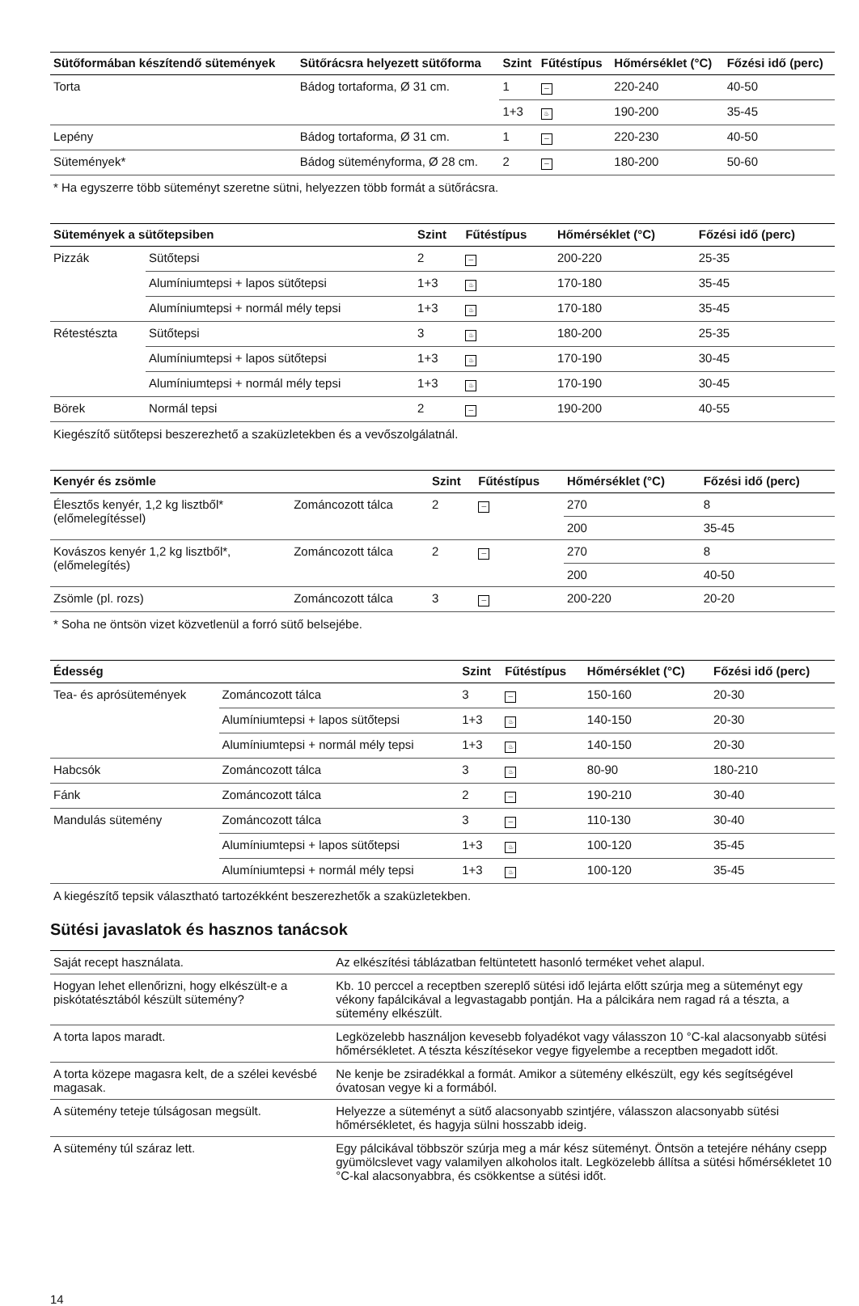| Sütőformában készítendő sütemények | Sütőrácsra helyezett sütőforma | Szint | Fűtéstípus | Hőmérséklet (°C) | Főzési idő (perc) |
| --- | --- | --- | --- | --- | --- |
| Torta | Bádog tortaforma, Ø 31 cm. | 1 | ─ | 220-240 | 40-50 |
| | | 1+3 | ♨ | 190-200 | 35-45 |
| Lepény | Bádog tortaforma, Ø 31 cm. | 1 | ─ | 220-230 | 40-50 |
| Sütemények* | Bádog süteményforma, Ø 28 cm. | 2 | ─ | 180-200 | 50-60 |
* Ha egyszerre több süteményt szeretne sütni, helyezzen több formát a sütőrácsra.
| Sütemények a sütőtepsiben | | Szint | Fűtéstípus | Hőmérséklet (°C) | Főzési idő (perc) |
| --- | --- | --- | --- | --- | --- |
| Pizzák | Sütőtepsi | 2 | ─ | 200-220 | 25-35 |
| | Alumíniumtepsi + lapos sütőtepsi | 1+3 | ♨ | 170-180 | 35-45 |
| | Alumíniumtepsi + normál mély tepsi | 1+3 | ♨ | 170-180 | 35-45 |
| Rétestészta | Sütőtepsi | 3 | ♨ | 180-200 | 25-35 |
| | Alumíniumtepsi + lapos sütőtepsi | 1+3 | ♨ | 170-190 | 30-45 |
| | Alumíniumtepsi + normál mély tepsi | 1+3 | ♨ | 170-190 | 30-45 |
| Börek | Normál tepsi | 2 | ─ | 190-200 | 40-55 |
Kiegészítő sütőtepsi beszerezhető a szaküzletekben és a vevőszolgálatnál.
| Kenyér és zsömle | | Szint | Fűtéstípus | Hőmérséklet (°C) | Főzési idő (perc) |
| --- | --- | --- | --- | --- | --- |
| Élesztős kenyér, 1,2 kg lisztből* (előmelegítéssel) | Zománcozott tálca | 2 | ─ | 270 | 8 |
| | | | | 200 | 35-45 |
| Kovászos kenyér 1,2 kg lisztből*, (előmelegítés) | Zománcozott tálca | 2 | ─ | 270 | 8 |
| | | | | 200 | 40-50 |
| Zsömle (pl. rozs) | Zománcozott tálca | 3 | ─ | 200-220 | 20-20 |
* Soha ne öntsön vizet közvetlenül a forró sütő belsejébe.
| Édesség | | Szint | Fűtéstípus | Hőmérséklet (°C) | Főzési idő (perc) |
| --- | --- | --- | --- | --- | --- |
| Tea- és aprósütemények | Zománcozott tálca | 3 | ─ | 150-160 | 20-30 |
| | Alumíniumtepsi + lapos sütőtepsi | 1+3 | ♨ | 140-150 | 20-30 |
| | Alumíniumtepsi + normál mély tepsi | 1+3 | ♨ | 140-150 | 20-30 |
| Habcsók | Zománcozott tálca | 3 | ♨ | 80-90 | 180-210 |
| Fánk | Zománcozott tálca | 2 | ─ | 190-210 | 30-40 |
| Mandulás sütemény | Zománcozott tálca | 3 | ─ | 110-130 | 30-40 |
| | Alumíniumtepsi + lapos sütőtepsi | 1+3 | ♨ | 100-120 | 35-45 |
| | Alumíniumtepsi + normál mély tepsi | 1+3 | ♨ | 100-120 | 35-45 |
A kiegészítő tepsik választható tartozékként beszerezhetők a szaküzletekben.
Sütési javaslatok és hasznos tanácsok
| Saját recept használata. | Az elkészítési táblázatban feltüntetett hasonló terméket vehet alapul. |
| Hogyan lehet ellenőrizni, hogy elkészült-e a piskótatésztából készült sütemény? | Kb. 10 perccel a receptben szereplő sütési idő lejárta előtt szúrja meg a süteményt egy vékony fapálcikával a legvastagabb pontján. Ha a pálcikára nem ragad rá a tészta, a sütemény elkészült. |
| A torta lapos maradt. | Legközelebb használjon kevesebb folyadékot vagy válasszon 10 °C-kal alacsonyabb sütési hőmérsékletet. A tészta készítésekor vegye figyelembe a receptben megadott időt. |
| A torta közepe magasra kelt, de a szélei kevésbé magasak. | Ne kenje be zsiradékkal a formát. Amikor a sütemény elkészült, egy kés segítségével óvatosan vegye ki a formából. |
| A sütemény teteje túlságosan megsült. | Helyezze a süteményt a sütő alacsonyabb szintjére, válasszon alacsonyabb sütési hőmérsékletet, és hagyja sülni hosszabb ideig. |
| A sütemény túl száraz lett. | Egy pálcikával többször szúrja meg a már kész süteményt. Öntsön a tetejére néhány csepp gyümölcslevet vagy valamilyen alkoholos italt. Legközelebb állítsa a sütési hőmérsékletet 10 °C-kal alacsonyabbra, és csökkentse a sütési időt. |
14